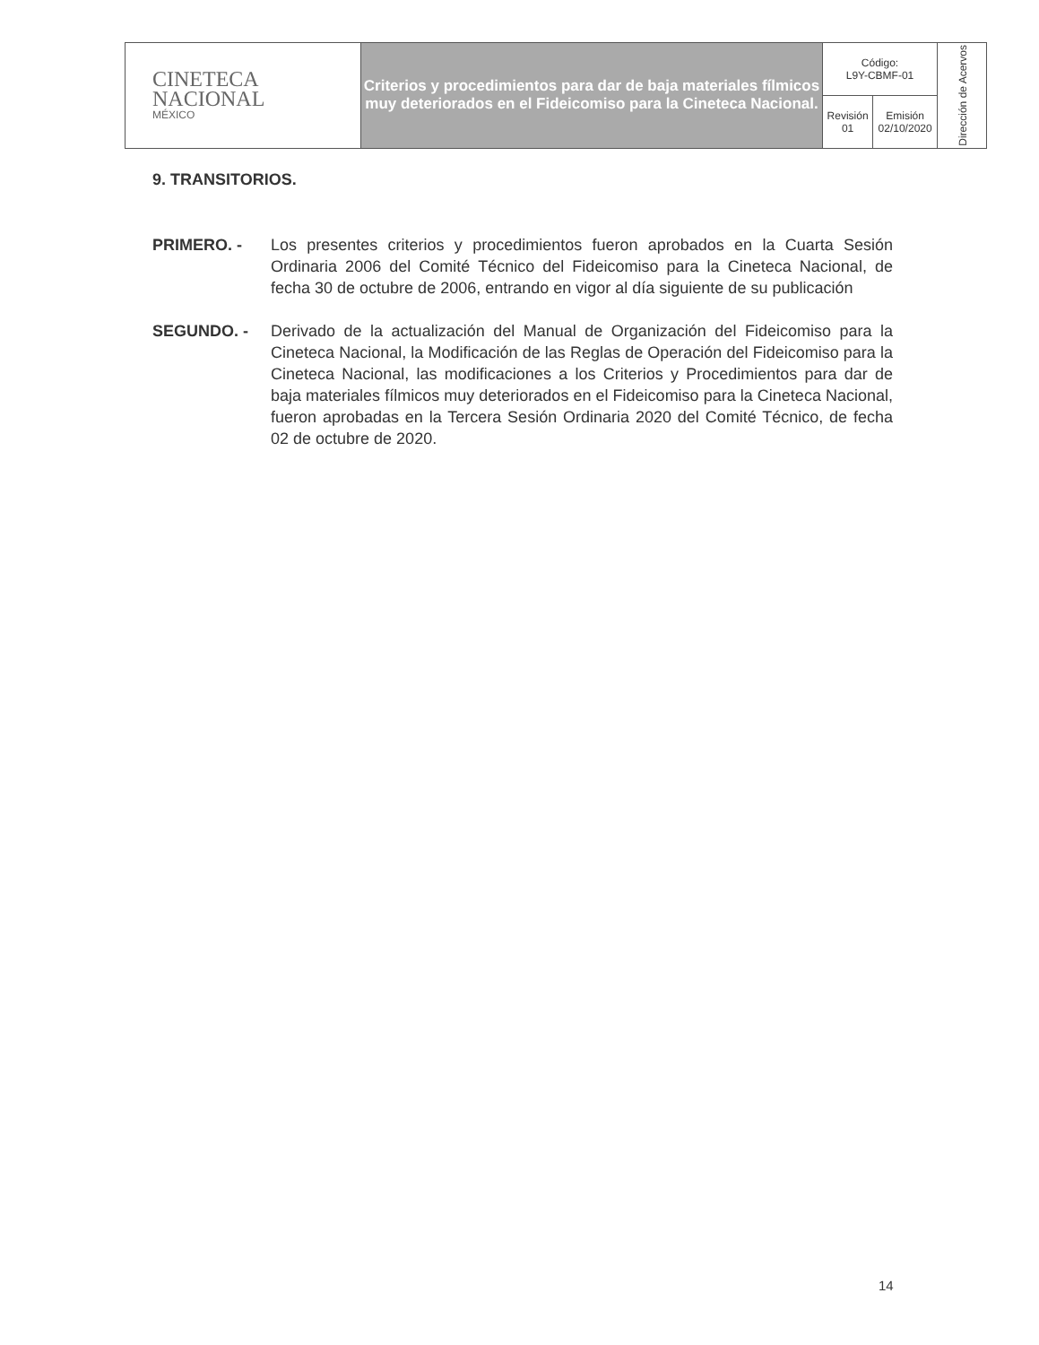| CINETECA NACIONAL MÉXICO | Criterios y procedimientos para dar de baja materiales fílmicos muy deteriorados en el Fideicomiso para la Cineteca Nacional. | Código: L9Y-CBMF-01 | | Dirección de Acervos |
| | | Revisión 01 | Emisión 02/10/2020 | |
9. TRANSITORIOS.
PRIMERO. - Los presentes criterios y procedimientos fueron aprobados en la Cuarta Sesión Ordinaria 2006 del Comité Técnico del Fideicomiso para la Cineteca Nacional, de fecha 30 de octubre de 2006, entrando en vigor al día siguiente de su publicación
SEGUNDO. - Derivado de la actualización del Manual de Organización del Fideicomiso para la Cineteca Nacional, la Modificación de las Reglas de Operación del Fideicomiso para la Cineteca Nacional, las modificaciones a los Criterios y Procedimientos para dar de baja materiales fílmicos muy deteriorados en el Fideicomiso para la Cineteca Nacional, fueron aprobadas en la Tercera Sesión Ordinaria 2020 del Comité Técnico, de fecha 02 de octubre de 2020.
14